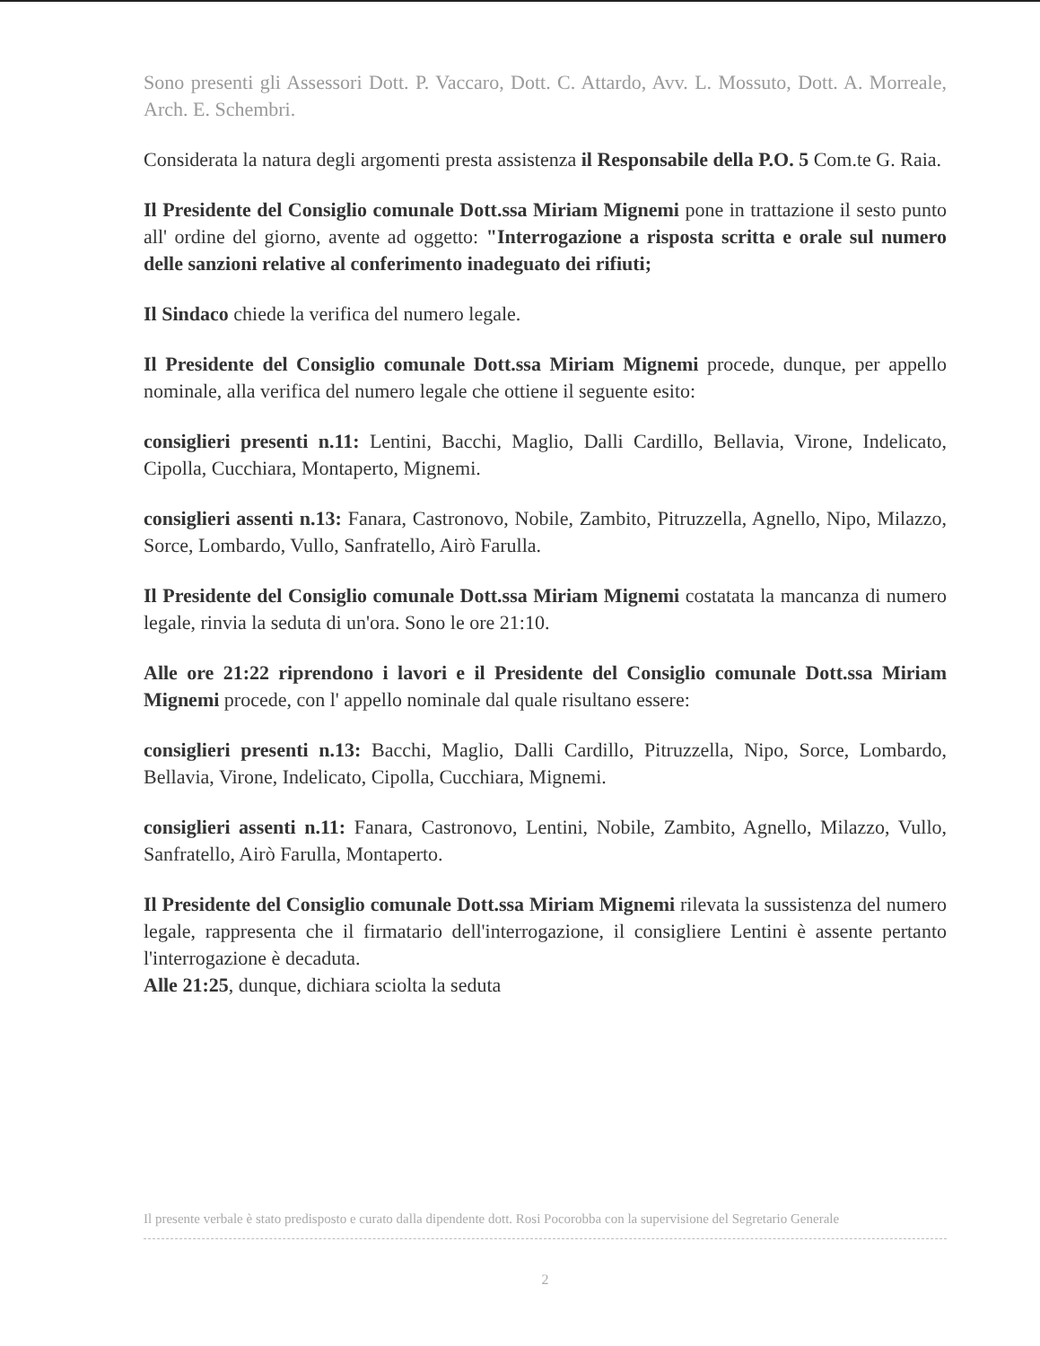Sono presenti gli Assessori Dott. P. Vaccaro, Dott. C. Attardo, Avv. L. Mossuto, Dott. A. Morreale, Arch. E. Schembri.
Considerata la natura degli argomenti presta assistenza il Responsabile della P.O. 5 Com.te G. Raia.
Il Presidente del Consiglio comunale Dott.ssa Miriam Mignemi pone in trattazione il sesto punto all' ordine del giorno, avente ad oggetto: "Interrogazione a risposta scritta e orale sul numero delle sanzioni relative al conferimento inadeguato dei rifiuti;
Il Sindaco chiede la verifica del numero legale.
Il Presidente del Consiglio comunale Dott.ssa Miriam Mignemi procede, dunque, per appello nominale, alla verifica del numero legale che ottiene il seguente esito:
consiglieri presenti n.11: Lentini, Bacchi, Maglio, Dalli Cardillo, Bellavia, Virone, Indelicato, Cipolla, Cucchiara, Montaperto, Mignemi.
consiglieri assenti n.13: Fanara, Castronovo, Nobile, Zambito, Pitruzzella, Agnello, Nipo, Milazzo, Sorce, Lombardo, Vullo, Sanfratello, Airò Farulla.
Il Presidente del Consiglio comunale Dott.ssa Miriam Mignemi costatata la mancanza di numero legale, rinvia la seduta di un'ora. Sono le ore 21:10.
Alle ore 21:22 riprendono i lavori e il Presidente del Consiglio comunale Dott.ssa Miriam Mignemi procede, con l' appello nominale dal quale risultano essere:
consiglieri presenti n.13: Bacchi, Maglio, Dalli Cardillo, Pitruzzella, Nipo, Sorce, Lombardo, Bellavia, Virone, Indelicato, Cipolla, Cucchiara, Mignemi.
consiglieri assenti n.11: Fanara, Castronovo, Lentini, Nobile, Zambito, Agnello, Milazzo, Vullo, Sanfratello, Airò Farulla, Montaperto.
Il Presidente del Consiglio comunale Dott.ssa Miriam Mignemi rilevata la sussistenza del numero legale, rappresenta che il firmatario dell'interrogazione, il consigliere Lentini è assente pertanto l'interrogazione è decaduta.
Alle 21:25, dunque, dichiara sciolta la seduta
Il presente verbale è stato predisposto e curato dalla dipendente dott. Rosi Pocorobba con la supervisione del Segretario Generale
2